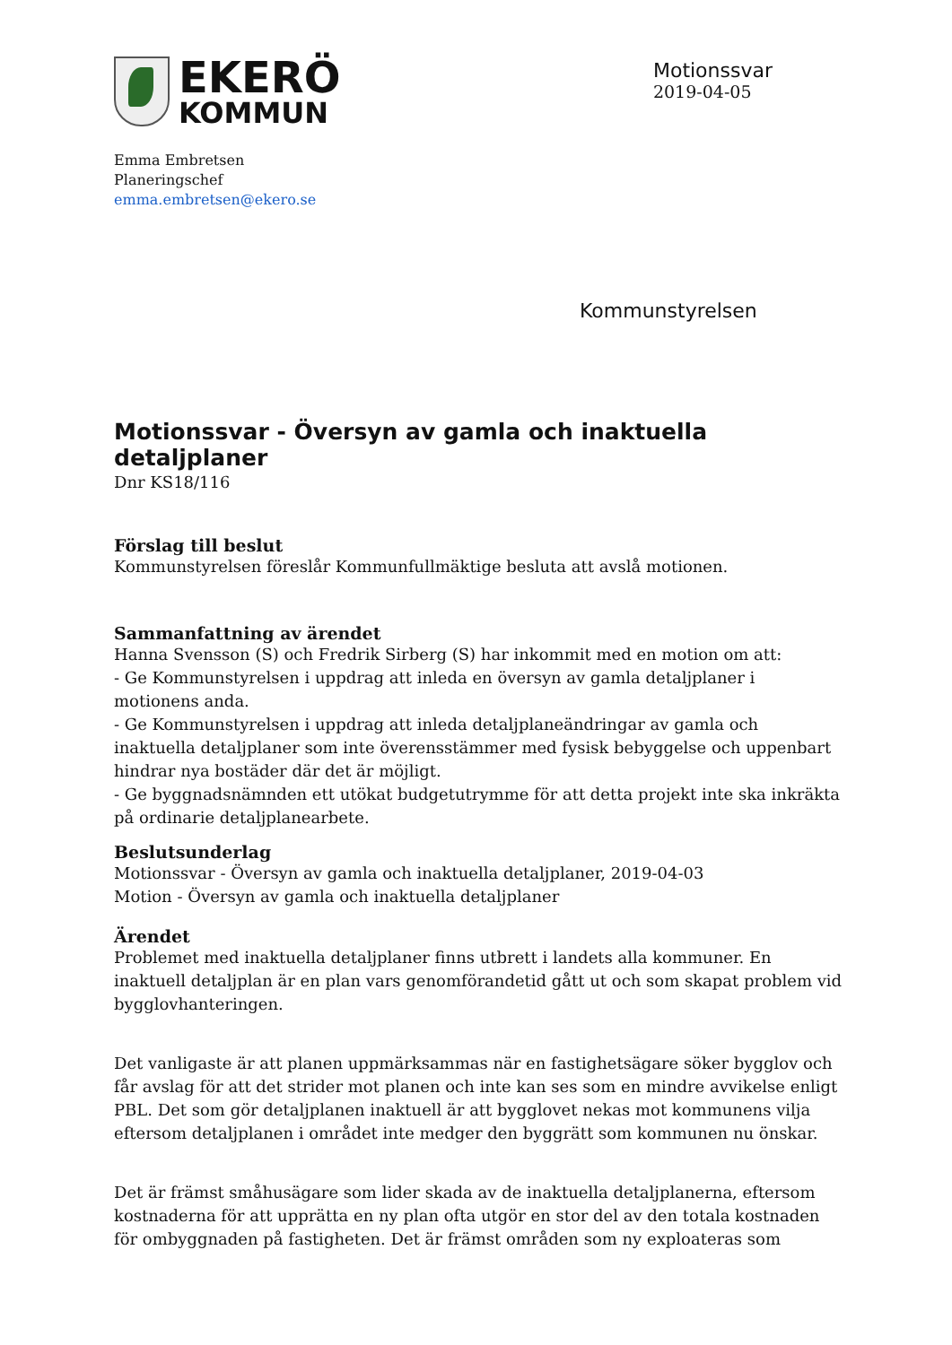EKERÖ
KOMMUN
Motionssvar
2019-04-05
Emma Embretsen
Planeringschef
emma.embretsen@ekero.se
Kommunstyrelsen
Motionssvar - Översyn av gamla och inaktuella detaljplaner
Dnr KS18/116
Förslag till beslut
Kommunstyrelsen föreslår Kommunfullmäktige besluta att avslå motionen.
Sammanfattning av ärendet
Hanna Svensson (S) och Fredrik Sirberg (S) har inkommit med en motion om att:
- Ge Kommunstyrelsen i uppdrag att inleda en översyn av gamla detaljplaner i motionens anda.
- Ge Kommunstyrelsen i uppdrag att inleda detaljplaneändringar av gamla och inaktuella detaljplaner som inte överensstämmer med fysisk bebyggelse och uppenbart hindrar nya bostäder där det är möjligt.
- Ge byggnadsnämnden ett utökat budgetutrymme för att detta projekt inte ska inkräkta på ordinarie detaljplanearbete.
Beslutsunderlag
Motionssvar - Översyn av gamla och inaktuella detaljplaner, 2019-04-03
Motion - Översyn av gamla och inaktuella detaljplaner
Ärendet
Problemet med inaktuella detaljplaner finns utbrett i landets alla kommuner. En inaktuell detaljplan är en plan vars genomförandetid gått ut och som skapat problem vid bygglovhanteringen.
Det vanligaste är att planen uppmärksammas när en fastighetsägare söker bygglov och får avslag för att det strider mot planen och inte kan ses som en mindre avvikelse enligt PBL. Det som gör detaljplanen inaktuell är att bygglovet nekas mot kommunens vilja eftersom detaljplanen i området inte medger den byggrätt som kommunen nu önskar.
Det är främst småhusägare som lider skada av de inaktuella detaljplanerna, eftersom kostnaderna för att upprätta en ny plan ofta utgör en stor del av den totala kostnaden för ombyggnaden på fastigheten. Det är främst områden som ny exploateras som